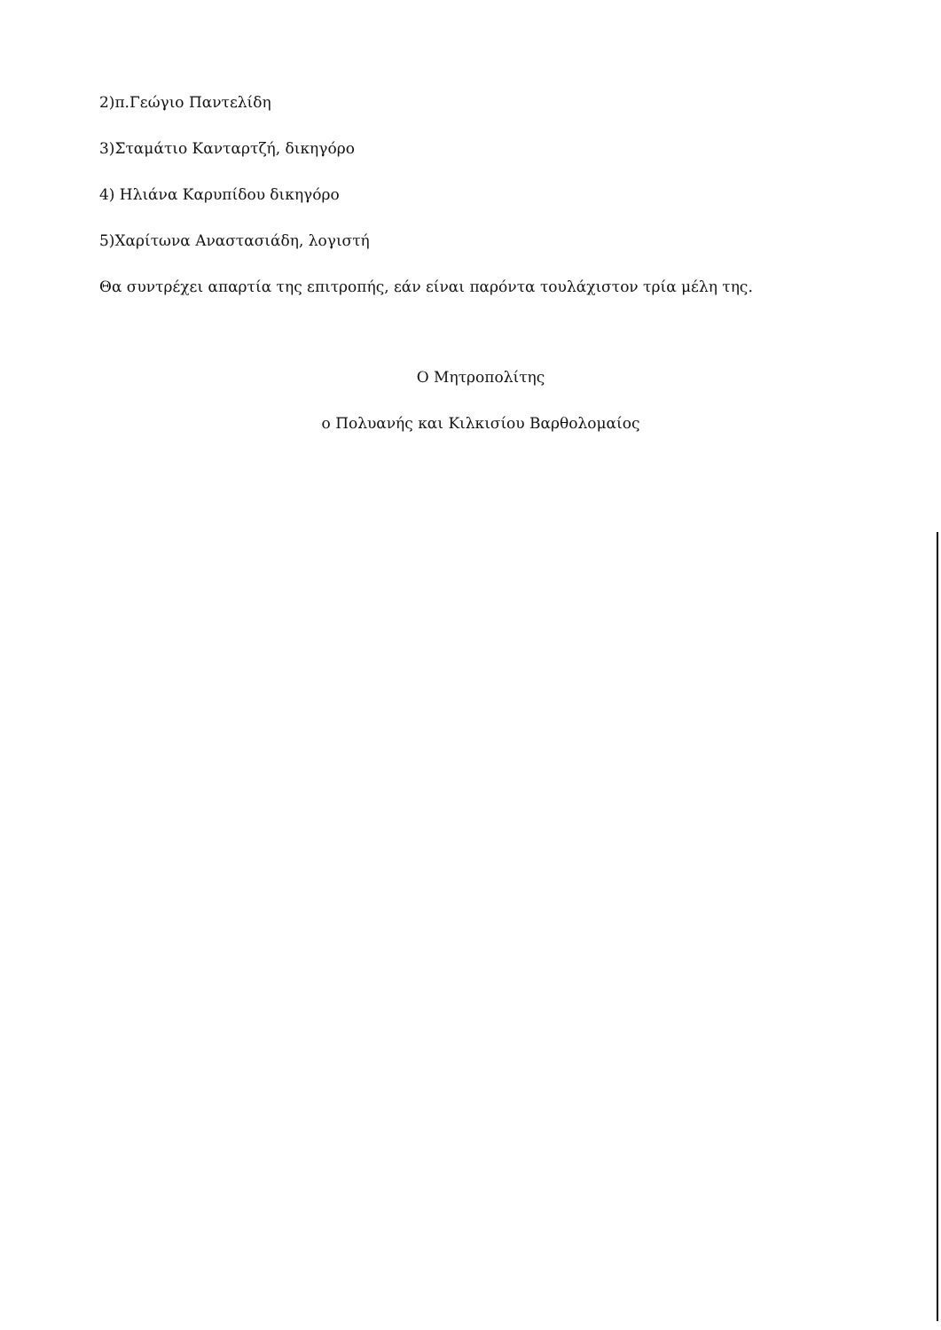2)π.Γεώγιο Παντελίδη
3)Σταμάτιο Κανταρτζή, δικηγόρο
4) Ηλιάνα Καρυπίδου δικηγόρο
5)Χαρίτωνα Αναστασιάδη, λογιστή
Θα συντρέχει απαρτία της επιτροπής, εάν είναι παρόντα τουλάχιστον τρία μέλη της.
Ο Μητροπολίτης
ο Πολυανής και Κιλκισίου Βαρθολομαίος